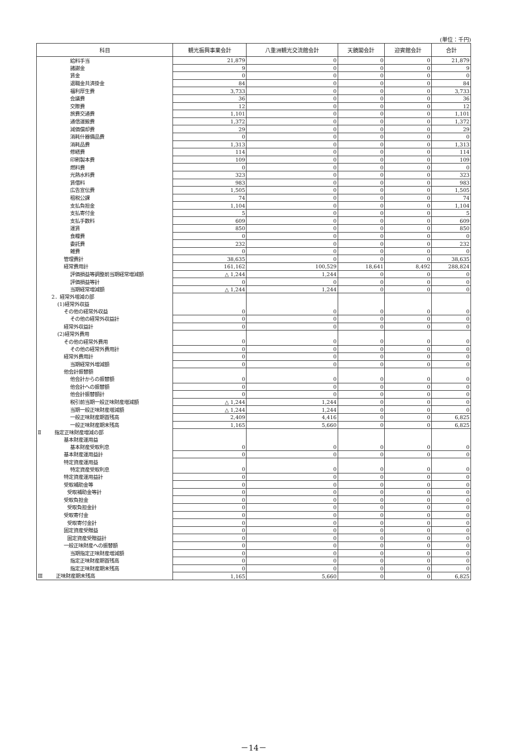(単位：千円)
| 科目 | 観光振興事業会計 | 八重洲観光交流館会計 | 天鏡閣会計 | 迎賓館会計 | 合計 |
| --- | --- | --- | --- | --- | --- |
| 給料手当 | 21,879 | 0 | 0 | 0 | 21,879 |
| 諸謝金 | 9 | 0 | 0 | 0 | 9 |
| 賃金 | 0 | 0 | 0 | 0 | 0 |
| 退職金共済掛金 | 84 | 0 | 0 | 0 | 84 |
| 福利厚生費 | 3,733 | 0 | 0 | 0 | 3,733 |
| 会議費 | 36 | 0 | 0 | 0 | 36 |
| 交際費 | 12 | 0 | 0 | 0 | 12 |
| 旅費交通費 | 1,101 | 0 | 0 | 0 | 1,101 |
| 通信運搬費 | 1,372 | 0 | 0 | 0 | 1,372 |
| 減価償却費 | 29 | 0 | 0 | 0 | 29 |
| 消耗什器備品費 | 0 | 0 | 0 | 0 | 0 |
| 消耗品費 | 1,313 | 0 | 0 | 0 | 1,313 |
| 修繕費 | 114 | 0 | 0 | 0 | 114 |
| 印刷製本費 | 109 | 0 | 0 | 0 | 109 |
| 燃料費 | 0 | 0 | 0 | 0 | 0 |
| 光熱水料費 | 323 | 0 | 0 | 0 | 323 |
| 賃借料 | 983 | 0 | 0 | 0 | 983 |
| 広告宣伝費 | 1,505 | 0 | 0 | 0 | 1,505 |
| 租税公課 | 74 | 0 | 0 | 0 | 74 |
| 支払負担金 | 1,104 | 0 | 0 | 0 | 1,104 |
| 支払寄付金 | 5 | 0 | 0 | 0 | 5 |
| 支払手数料 | 609 | 0 | 0 | 0 | 609 |
| 運賃 | 850 | 0 | 0 | 0 | 850 |
| 食糧費 | 0 | 0 | 0 | 0 | 0 |
| 委託費 | 232 | 0 | 0 | 0 | 232 |
| 雑費 | 0 | 0 | 0 | 0 | 0 |
| 管理費計 | 38,635 | 0 | 0 | 0 | 38,635 |
| 経常費用計 | 161,162 | 100,529 | 18,641 | 8,492 | 288,824 |
| 評価損益等調整前当期経常増減額 | △ 1,244 | 1,244 | 0 | 0 | 0 |
| 評価損益等計 | 0 | 0 | 0 | 0 | 0 |
| 当期経常増減額 | △ 1,244 | 1,244 | 0 | 0 | 0 |
| 2．経常外増減の部 | | | | | |
| (1)経常外収益 | | | | | |
| その他の経常外収益 | 0 | 0 | 0 | 0 | 0 |
| その他の経常外収益計 | 0 | 0 | 0 | 0 | 0 |
| 経常外収益計 | 0 | 0 | 0 | 0 | 0 |
| (2)経常外費用 | | | | | |
| その他の経常外費用 | 0 | 0 | 0 | 0 | 0 |
| その他の経常外費用計 | 0 | 0 | 0 | 0 | 0 |
| 経常外費用計 | 0 | 0 | 0 | 0 | 0 |
| 当期経常外増減額 | 0 | 0 | 0 | 0 | 0 |
| 他会計振替額 | | | | | |
| 他会計からの振替額 | 0 | 0 | 0 | 0 | 0 |
| 他会計への振替額 | 0 | 0 | 0 | 0 | 0 |
| 他会計振替額計 | 0 | 0 | 0 | 0 | 0 |
| 税引前当期一般正味財産増減額 | △ 1,244 | 1,244 | 0 | 0 | 0 |
| 当期一般正味財産増減額 | △ 1,244 | 1,244 | 0 | 0 | 0 |
| 一般正味財産期首残高 | 2,409 | 4,416 | 0 | 0 | 6,825 |
| 一般正味財産期末残高 | 1,165 | 5,660 | 0 | 0 | 6,825 |
| Ⅱ 指定正味財産増減の部 | | | | | |
| 基本財産運用益 | | | | | |
| 基本財産受取利息 | 0 | 0 | 0 | 0 | 0 |
| 基本財産運用益計 | 0 | 0 | 0 | 0 | 0 |
| 特定資産運用益 | | | | | |
| 特定資産受取利息 | 0 | 0 | 0 | 0 | 0 |
| 特定資産運用益計 | 0 | 0 | 0 | 0 | 0 |
| 受取補助金等 | 0 | 0 | 0 | 0 | 0 |
| 受取補助金等計 | 0 | 0 | 0 | 0 | 0 |
| 受取負担金 | 0 | 0 | 0 | 0 | 0 |
| 受取負担金計 | 0 | 0 | 0 | 0 | 0 |
| 受取寄付金 | 0 | 0 | 0 | 0 | 0 |
| 受取寄付金計 | 0 | 0 | 0 | 0 | 0 |
| 固定資産受贈益 | 0 | 0 | 0 | 0 | 0 |
| 固定資産受贈益計 | 0 | 0 | 0 | 0 | 0 |
| 一般正味財産への振替額 | 0 | 0 | 0 | 0 | 0 |
| 当期指定正味財産増減額 | 0 | 0 | 0 | 0 | 0 |
| 指定正味財産期首残高 | 0 | 0 | 0 | 0 | 0 |
| 指定正味財産期末残高 | 0 | 0 | 0 | 0 | 0 |
| Ⅲ 正味財産期末残高 | 1,165 | 5,660 | 0 | 0 | 6,825 |
－14－